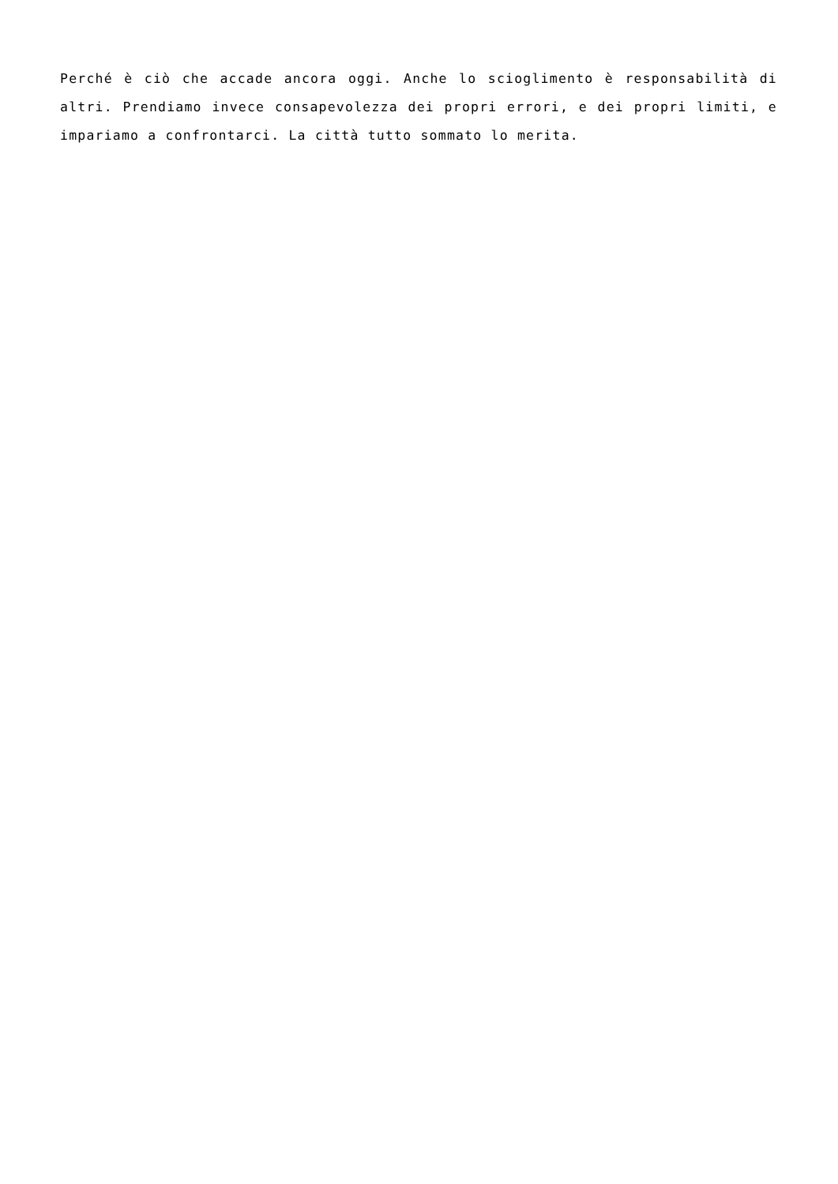Perché è ciò che accade ancora oggi. Anche lo scioglimento è responsabilità di altri. Prendiamo invece consapevolezza dei propri errori, e dei propri limiti, e impariamo a confrontarci. La città tutto sommato lo merita.